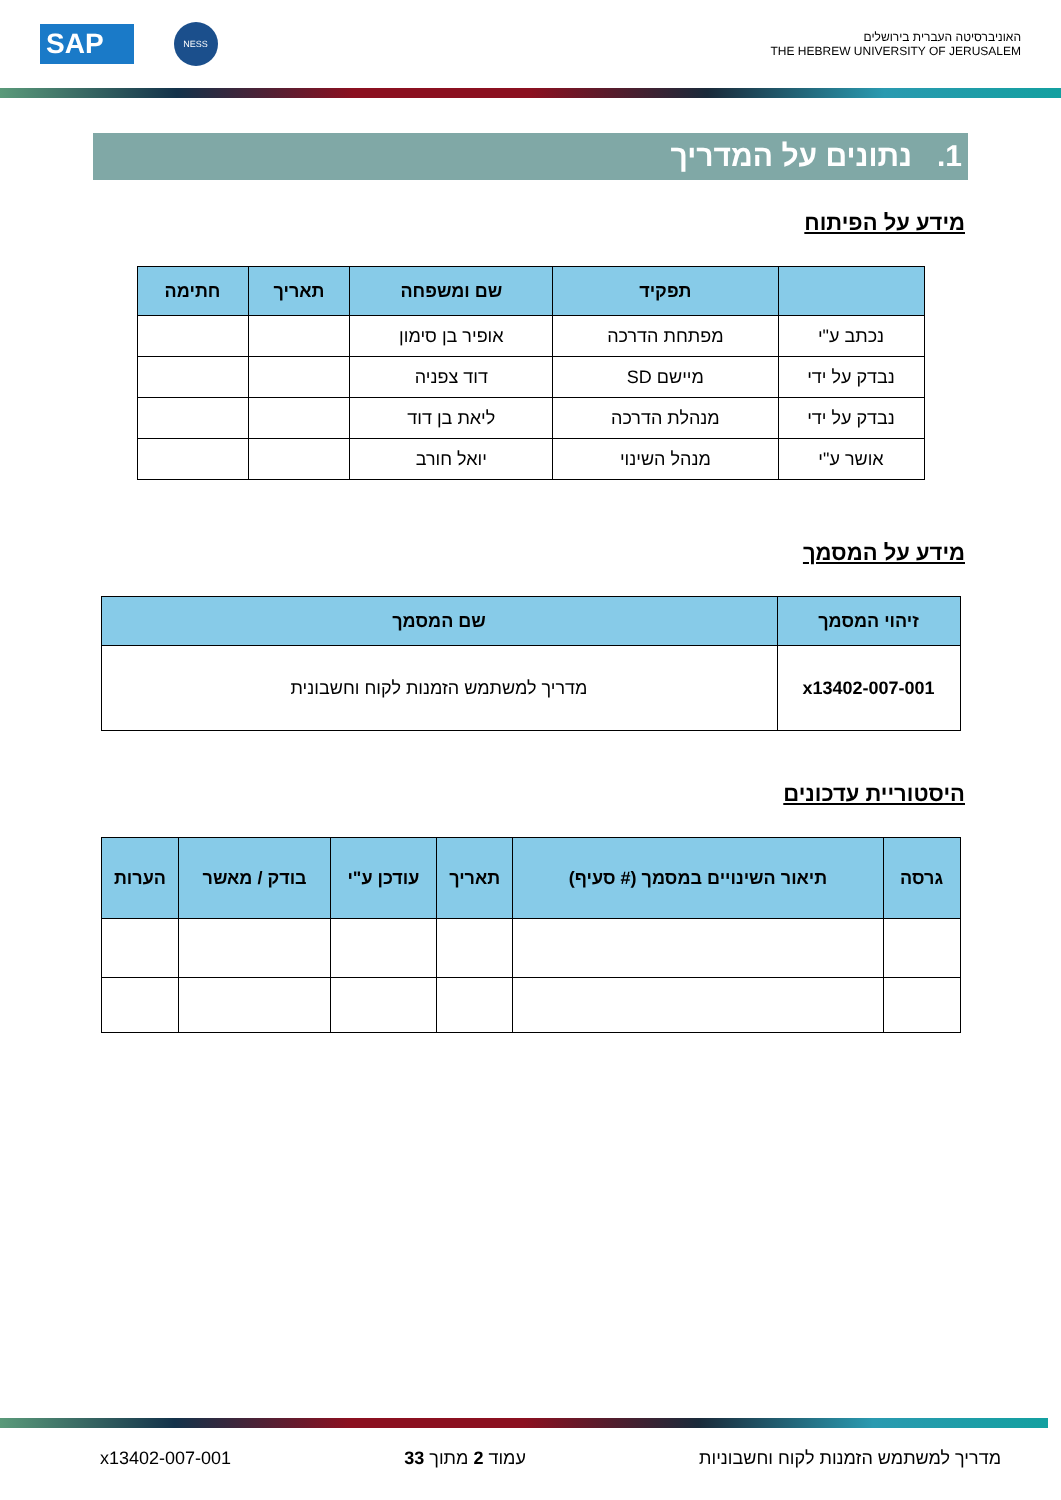האוניברסיטה העברית בירושלים
THE HEBREW UNIVERSITY OF JERUSALEM
SAP
NESS
1. נתונים על המדריך
מידע על הפיתוח
| | תפקיד | שם ומשפחה | תאריך | חתימה |
| --- | --- | --- | --- | --- |
| נכתב ע"י | מפתחת הדרכה | אופיר בן סימון | | |
| נבדק על ידי | מיישם SD | דוד צפניה | | |
| נבדק על ידי | מנהלת הדרכה | ליאת בן דוד | | |
| אושר ע"י | מנהל השינוי | יואל חורב | | |
מידע על המסמך
| זיהוי המסמך | שם המסמך |
| --- | --- |
| x13402-007-001 | מדריך למשתמש הזמנות לקוח וחשבונית |
היסטוריית עדכונים
| גרסה | תיאור השינויים במסמך (# סעיף) | תאריך | עודכן ע"י | בודק / מאשר | הערות |
| --- | --- | --- | --- | --- | --- |
מדריך למשתמש הזמנות לקוח וחשבוניות עמוד 2 מתוך 33 x13402-007-001